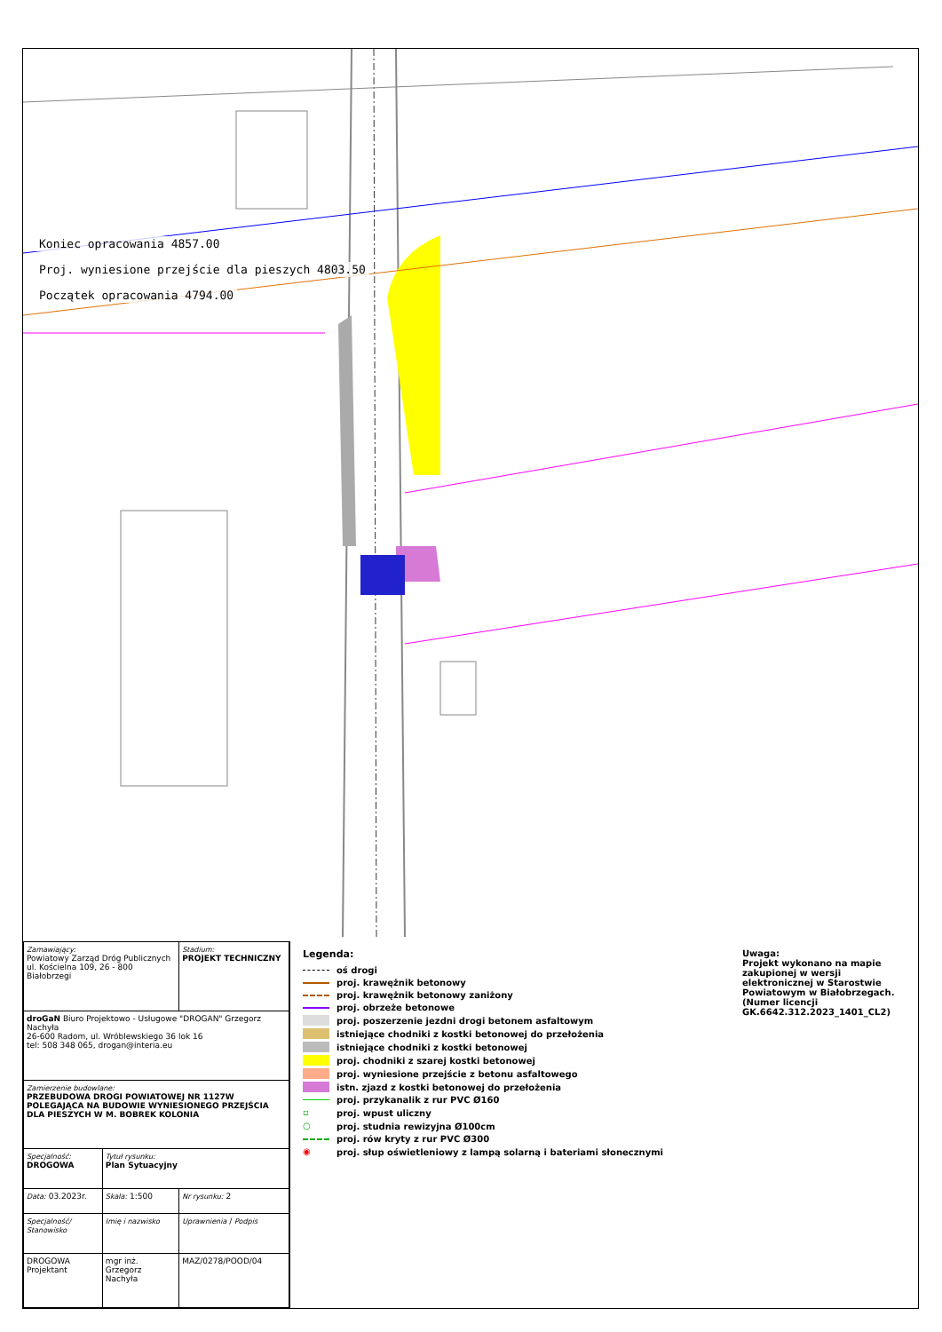Koniec opracowania 4857.00
Proj. wyniesione przejście dla pieszych 4803.50
Początek opracowania 4794.00
| Zamawiający: Powiatowy Zarząd Dróg Publicznych ul. Kościelna 109, 26 - 800 Białobrzegi | | Stadium: PROJEKT TECHNICZNY |
| droGaN Biuro Projektowo - Usługowe "DROGAN" Grzegorz Nachyła 26-600 Radom, ul. Wróblewskiego 36 lok 16 tel: 508 348 065, drogan@interia.eu | | |
| Zamierzenie budowlane: PRZEBUDOWA DROGI POWIATOWEJ NR 1127W POLEGAJĄCA NA BUDOWIE WYNIESIONEGO PRZEJŚCIA DLA PIESZYCH W M. BOBREK KOLONIA | | |
| Specjalność: DROGOWA | Tytuł rysunku: Plan Sytuacyjny | |
| Data: 03.2023r. | Skala: 1:500 | Nr rysunku: 2 |
| Specjalność/ Stanowisko | Imię i nazwisko | Uprawnienia / Podpis |
| DROGOWA Projektant | mgr inż. Grzegorz Nachyła | MAZ/0278/POOD/04 |
Legenda:
oś drogi
proj. krawężnik betonowy
proj. krawężnik betonowy zaniżony
proj. obrzeże betonowe
proj. poszerzenie jezdni drogi betonem asfaltowym
istniejące chodniki z kostki betonowej do przełożenia
istniejące chodniki z kostki betonowej
proj. chodniki z szarej kostki betonowej
proj. wyniesione przejście z betonu asfaltowego
istn. zjazd z kostki betonowej do przełożenia
proj. przykanalik z rur PVC Ø160
▫ proj. wpust uliczny
○ proj. studnia rewizyjna Ø100cm
proj. rów kryty z rur PVC Ø300
◉ proj. słup oświetleniowy z lampą solarną i bateriami słonecznymi
Uwaga:
Projekt wykonano na mapie zakupionej w wersji elektronicznej w Starostwie Powiatowym w Białobrzegach. (Numer licencji GK.6642.312.2023_1401_CL2)